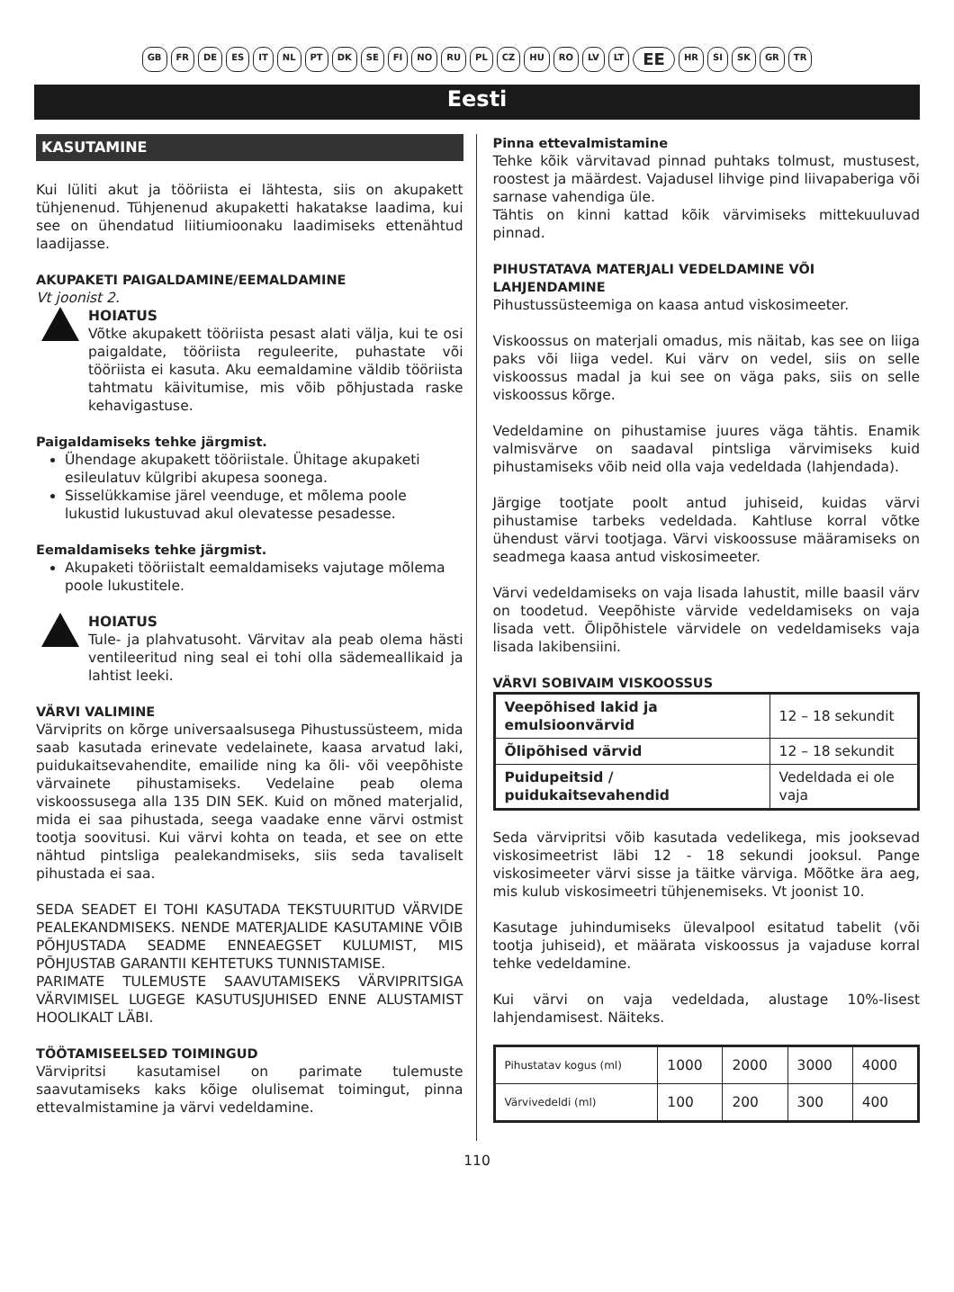GB FR DE ES IT NL PT DK SE FI NO RU PL CZ HU RO LV LT EE HR SI SK GR TR
Eesti
KASUTAMINE
Kui lüliti akut ja tööriista ei lähtesta, siis on akupakett tühjenenud. Tühjenenud akupaketti hakatakse laadima, kui see on ühendatud liitiumioonaku laadimiseks ettenähtud laadijasse.
AKUPAKETI PAIGALDAMINE/EEMALDAMINE
Vt joonist 2.
HOIATUS
Võtke akupakett tööriista pesast alati välja, kui te osi paigaldate, tööriista reguleerite, puhastate või tööriista ei kasuta. Aku eemaldamine väldib tööriista tahtmatu käivitumise, mis võib põhjustada raske kehavigastuse.
Paigaldamiseks tehke järgmist.
Ühendage akupakett tööriistale. Ühitage akupaketi esileulatuv külgribi akupesa soonega.
Sisselükkamise järel veenduge, et mõlema poole lukustid lukustuvad akul olevatesse pesadesse.
Eemaldamiseks tehke järgmist.
Akupaketi tööriistalt eemaldamiseks vajutage mõlema poole lukustitele.
HOIATUS
Tule- ja plahvatusoht. Värvitav ala peab olema hästi ventileeritud ning seal ei tohi olla sädemeallikaid ja lahtist leeki.
VÄRVI VALIMINE
Värviprits on kõrge universaalsusega Pihustussüsteem, mida saab kasutada erinevate vedelainete, kaasa arvatud laki, puidukaitsevahendite, emailide ning ka õli- või veepõhiste värvainete pihustamiseks. Vedelaine peab olema viskoossusega alla 135 DIN SEK. Kuid on mõned materjalid, mida ei saa pihustada, seega vaadake enne värvi ostmist tootja soovitusi. Kui värvi kohta on teada, et see on ette nähtud pintsliga pealekandmiseks, siis seda tavaliselt pihustada ei saa.
SEDA SEADET EI TOHI KASUTADA TEKSTUURITUD VÄRVIDE PEALEKANDMISEKS. NENDE MATERJALIDE KASUTAMINE VÕIB PÕHJUSTADA SEADME ENNEAEGSET KULUMIST, MIS PÕHJUSTAB GARANTII KEHTETUKS TUNNISTAMISE.
PARIMATE TULEMUSTE SAAVUTAMISEKS VÄRVIPRITSIGA VÄRVIMISEL LUGEGE KASUTUSJUHISED ENNE ALUSTAMIST HOOLIKALT LÄBI.
TÖÖTAMISEELSED TOIMINGUD
Värvipritsi kasutamisel on parimate tulemuste saavutamiseks kaks kõige olulisemat toimingut, pinna ettevalmistamine ja värvi vedeldamine.
Pinna ettevalmistamine
Tehke kõik värvitavad pinnad puhtaks tolmust, mustusest, roostest ja määrdest. Vajadusel lihvige pind liivapaberiga või sarnase vahendiga üle.
Tähtis on kinni kattad kõik värvimiseks mittekuuluvad pinnad.
PIHUSTATAVA MATERJALI VEDELDAMINE VÕI LAHJENDAMINE
Pihustussüsteemiga on kaasa antud viskosimeeter.
Viskoossus on materjali omadus, mis näitab, kas see on liiga paks või liiga vedel. Kui värv on vedel, siis on selle viskoossus madal ja kui see on väga paks, siis on selle viskoossus kõrge.
Vedeldamine on pihustamise juures väga tähtis. Enamik valmisvärve on saadaval pintsliga värvimiseks kuid pihustamiseks võib neid olla vaja vedeldada (lahjendada).
Järgige tootjate poolt antud juhiseid, kuidas värvi pihustamise tarbeks vedeldada. Kahtluse korral võtke ühendust värvi tootjaga. Värvi viskoossuse määramiseks on seadmega kaasa antud viskosimeeter.
Värvi vedeldamiseks on vaja lisada lahustit, mille baasil värv on toodetud. Veepõhiste värvide vedeldamiseks on vaja lisada vett. Õlipõhistele värvidele on vedeldamiseks vaja lisada lakibensiini.
VÄRVI SOBIVAIM VISKOOSSUS
| Veepõhised lakid ja emulsioonvärvid | 12 – 18 sekundit |
| Õlipõhised värvid | 12 – 18 sekundit |
| Puidupeitsid / puidukaitsevahendid | Vedeldada ei ole vaja |
Seda värvipritsi võib kasutada vedelikega, mis jooksevad viskosimeetrist läbi 12 - 18 sekundi jooksul. Pange viskosimeeter värvi sisse ja täitke värviga. Mõõtke ära aeg, mis kulub viskosimeetri tühjenemiseks. Vt joonist 10.
Kasutage juhindumiseks ülevalpool esitatud tabelit (või tootja juhiseid), et määrata viskoossus ja vajaduse korral tehke vedeldamine.
Kui värvi on vaja vedeldada, alustage 10%-lisest lahjendamisest. Näiteks.
| Pihustatav kogus (ml) | 1000 | 2000 | 3000 | 4000 |
| Värvivedeldi (ml) | 100 | 200 | 300 | 400 |
110